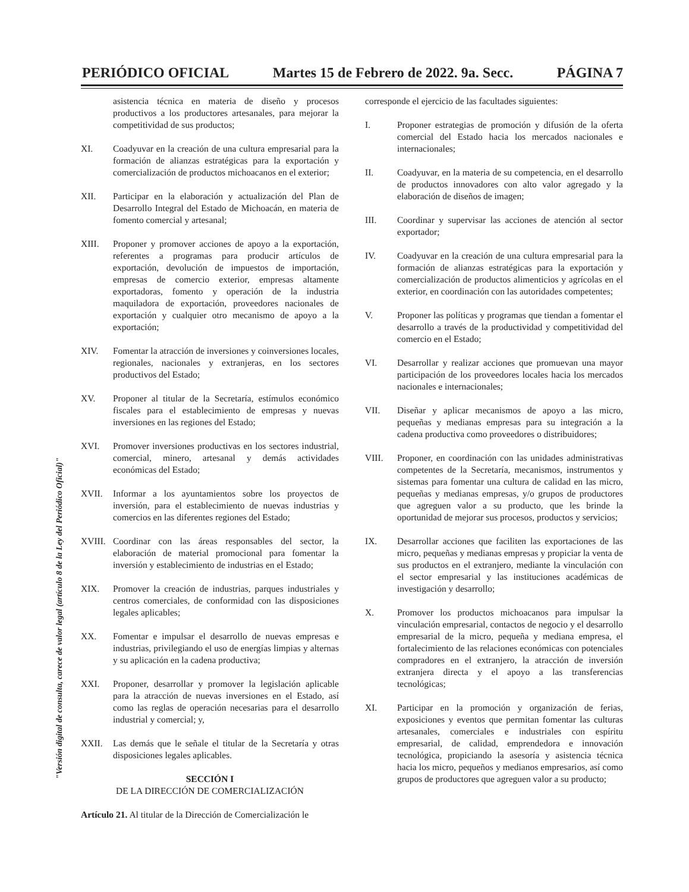PERIÓDICO OFICIAL Martes 15 de Febrero de 2022. 9a. Secc. PÁGINA 7
asistencia técnica en materia de diseño y procesos productivos a los productores artesanales, para mejorar la competitividad de sus productos;
XI. Coadyuvar en la creación de una cultura empresarial para la formación de alianzas estratégicas para la exportación y comercialización de productos michoacanos en el exterior;
XII. Participar en la elaboración y actualización del Plan de Desarrollo Integral del Estado de Michoacán, en materia de fomento comercial y artesanal;
XIII. Proponer y promover acciones de apoyo a la exportación, referentes a programas para producir artículos de exportación, devolución de impuestos de importación, empresas de comercio exterior, empresas altamente exportadoras, fomento y operación de la industria maquiladora de exportación, proveedores nacionales de exportación y cualquier otro mecanismo de apoyo a la exportación;
XIV. Fomentar la atracción de inversiones y coinversiones locales, regionales, nacionales y extranjeras, en los sectores productivos del Estado;
XV. Proponer al titular de la Secretaría, estímulos económico fiscales para el establecimiento de empresas y nuevas inversiones en las regiones del Estado;
XVI. Promover inversiones productivas en los sectores industrial, comercial, minero, artesanal y demás actividades económicas del Estado;
XVII. Informar a los ayuntamientos sobre los proyectos de inversión, para el establecimiento de nuevas industrias y comercios en las diferentes regiones del Estado;
XVIII.
Coordinar con las áreas responsables del sector, la elaboración de material promocional para fomentar la inversión y establecimiento de industrias en el Estado;
XIX. Promover la creación de industrias, parques industriales y centros comerciales, de conformidad con las disposiciones legales aplicables;
XX. Fomentar e impulsar el desarrollo de nuevas empresas e industrias, privilegiando el uso de energías limpias y alternas y su aplicación en la cadena productiva;
XXI. Proponer, desarrollar y promover la legislación aplicable para la atracción de nuevas inversiones en el Estado, así como las reglas de operación necesarias para el desarrollo industrial y comercial; y,
XXII. Las demás que le señale el titular de la Secretaría y otras disposiciones legales aplicables.
SECCIÓN I
DE LA DIRECCIÓN DE COMERCIALIZACIÓN
Artículo 21. Al titular de la Dirección de Comercialización le
corresponde el ejercicio de las facultades siguientes:
I. Proponer estrategias de promoción y difusión de la oferta comercial del Estado hacia los mercados nacionales e internacionales;
II. Coadyuvar, en la materia de su competencia, en el desarrollo de productos innovadores con alto valor agregado y la elaboración de diseños de imagen;
III. Coordinar y supervisar las acciones de atención al sector exportador;
IV. Coadyuvar en la creación de una cultura empresarial para la formación de alianzas estratégicas para la exportación y comercialización de productos alimenticios y agrícolas en el exterior, en coordinación con las autoridades competentes;
V. Proponer las políticas y programas que tiendan a fomentar el desarrollo a través de la productividad y competitividad del comercio en el Estado;
VI. Desarrollar y realizar acciones que promuevan una mayor participación de los proveedores locales hacia los mercados nacionales e internacionales;
VII. Diseñar y aplicar mecanismos de apoyo a las micro, pequeñas y medianas empresas para su integración a la cadena productiva como proveedores o distribuidores;
VIII. Proponer, en coordinación con las unidades administrativas competentes de la Secretaría, mecanismos, instrumentos y sistemas para fomentar una cultura de calidad en las micro, pequeñas y medianas empresas, y/o grupos de productores que agreguen valor a su producto, que les brinde la oportunidad de mejorar sus procesos, productos y servicios;
IX. Desarrollar acciones que faciliten las exportaciones de las micro, pequeñas y medianas empresas y propiciar la venta de sus productos en el extranjero, mediante la vinculación con el sector empresarial y las instituciones académicas de investigación y desarrollo;
X. Promover los productos michoacanos para impulsar la vinculación empresarial, contactos de negocio y el desarrollo empresarial de la micro, pequeña y mediana empresa, el fortalecimiento de las relaciones económicas con potenciales compradores en el extranjero, la atracción de inversión extranjera directa y el apoyo a las transferencias tecnológicas;
XI. Participar en la promoción y organización de ferias, exposiciones y eventos que permitan fomentar las culturas artesanales, comerciales e industriales con espíritu empresarial, de calidad, emprendedora e innovación tecnológica, propiciando la asesoría y asistencia técnica hacia los micro, pequeños y medianos empresarios, así como grupos de productores que agreguen valor a su producto;
"Versión digital de consulta, carece de valor legal (artículo 8 de la Ley del Periódico Oficial)"